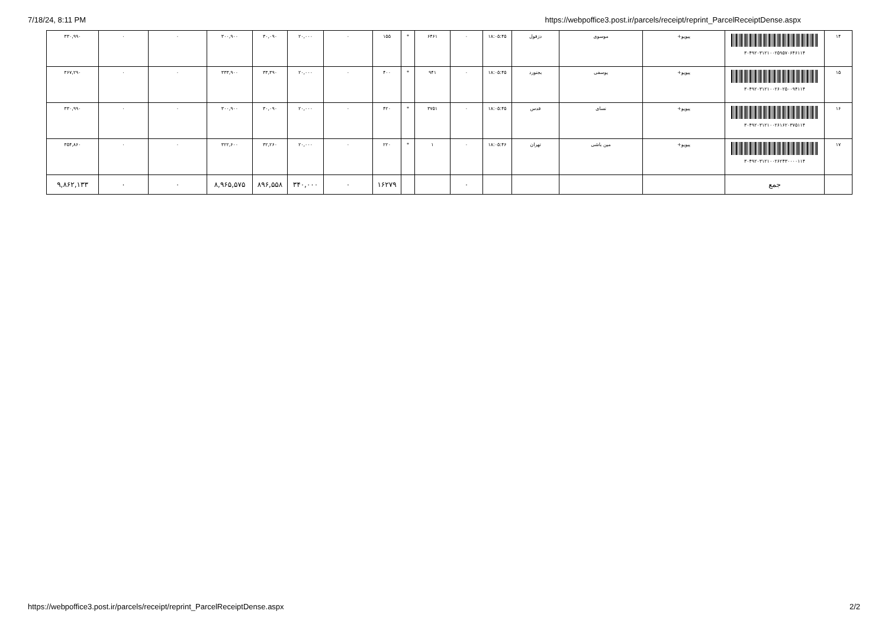7/18/24, 8:11 PM https://webpoffice3.post.ir/parcels/receipt/reprint_ParcelReceiptDense.aspx
| ۱۴ | ۳۰۴۹۲۰۳۱۲۱۰۰۲۵۹۵۷۰۶۴۶۱۱۴ | پیویو+ | موسوی | دزفول | ۱۸:۰۵:۴۵ | ۰ | ۶۴۶۱ | * | ۱۵۵ | ۰ | ۲۰,۰۰۰ | ۳۰,۰۹۰ | ۳۰۰,۹۰۰ | ۰ | ۰ | ۳۳۰,۹۹۰ |
| ۱۵ | ۳۰۴۹۲۰۳۱۲۱۰۰۲۶۰۲۵۰۰۹۴۱۱۴ | پیویو+ | یوسفی | بجنورد | ۱۸:۰۵:۴۵ | ۰ | ۹۴۱ | * | ۴۰۰ | ۰ | ۲۰,۰۰۰ | ۳۳,۳۹۰ | ۳۳۳,۹۰۰ | ۰ | ۰ | ۳۶۷,۲۹۰ |
| ۱۶ | ۳۰۴۹۲۰۳۱۲۱۰۰۲۶۱۶۲۰۳۷۵۱۱۴ | پیویو+ | نسای | قدس | ۱۸:۰۵:۴۵ | ۰ | ۳۷۵۱ | * | ۴۲۰ | ۰ | ۲۰,۰۰۰ | ۳۰,۰۹۰ | ۳۰۰,۹۰۰ | ۰ | ۰ | ۳۳۰,۹۹۰ |
| ۱۷ | ۳۰۴۹۲۰۳۱۲۱۰۰۲۶۲۴۳۰۰۰۰۱۱۴ | پیویو+ | مین باشی | تهران | ۱۸:۰۵:۴۶ | ۰ | ۱ | * | ۲۲۰ | ۰ | ۲۰,۰۰۰ | ۳۲,۲۶۰ | ۳۲۲,۶۰۰ | ۰ | ۰ | ۳۵۴,۸۶۰ |
| | جمع | | | | | ۰ | | | ۱۶۲۷۹ | ۰ | ۳۴۰,۰۰۰ | ۸۹۶,۵۵۸ | ۸,۹۶۵,۵۷۵ | ۰ | ۰ | ۹,۸۶۲,۱۳۳ |
https://webpoffice3.post.ir/parcels/receipt/reprint_ParcelReceiptDense.aspx 2/2